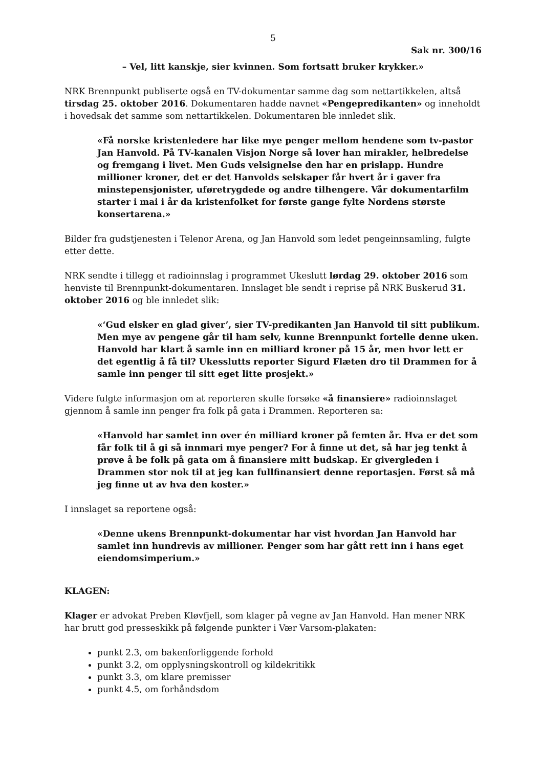5
Sak nr. 300/16
– Vel, litt kanskje, sier kvinnen. Som fortsatt bruker krykker.»
NRK Brennpunkt publiserte også en TV-dokumentar samme dag som nettartikkelen, altså tirsdag 25. oktober 2016. Dokumentaren hadde navnet «Pengepredikanten» og inneholdt i hovedsak det samme som nettartikkelen. Dokumentaren ble innledet slik.
«Få norske kristenledere har like mye penger mellom hendene som tv-pastor Jan Hanvold. På TV-kanalen Visjon Norge så lover han mirakler, helbredelse og fremgang i livet. Men Guds velsignelse den har en prislapp. Hundre millioner kroner, det er det Hanvolds selskaper får hvert år i gaver fra minstepensjonister, uføretrygdede og andre tilhengere. Vår dokumentarfilm starter i mai i år da kristenfolket for første gange fylte Nordens største konsertarena.»
Bilder fra gudstjenesten i Telenor Arena, og Jan Hanvold som ledet pengeinnsamling, fulgte etter dette.
NRK sendte i tillegg et radioinnslag i programmet Ukeslutt lørdag 29. oktober 2016 som henviste til Brennpunkt-dokumentaren. Innslaget ble sendt i reprise på NRK Buskerud 31. oktober 2016 og ble innledet slik:
«‘Gud elsker en glad giver’, sier TV-predikanten Jan Hanvold til sitt publikum. Men mye av pengene går til ham selv, kunne Brennpunkt fortelle denne uken. Hanvold har klart å samle inn en milliard kroner på 15 år, men hvor lett er det egentlig å få til? Ukesslutts reporter Sigurd Flæten dro til Drammen for å samle inn penger til sitt eget litte prosjekt.»
Videre fulgte informasjon om at reporteren skulle forsøke «å finansiere» radioinnslaget gjennom å samle inn penger fra folk på gata i Drammen. Reporteren sa:
«Hanvold har samlet inn over én milliard kroner på femten år. Hva er det som får folk til å gi så innmari mye penger? For å finne ut det, så har jeg tenkt å prøve å be folk på gata om å finansiere mitt budskap. Er givergleden i Drammen stor nok til at jeg kan fullfinansiert denne reportasjen. Først så må jeg finne ut av hva den koster.»
I innslaget sa reportene også:
«Denne ukens Brennpunkt-dokumentar har vist hvordan Jan Hanvold har samlet inn hundrevis av millioner. Penger som har gått rett inn i hans eget eiendomsimperium.»
KLAGEN:
Klager er advokat Preben Kløvfjell, som klager på vegne av Jan Hanvold. Han mener NRK har brutt god presseskikk på følgende punkter i Vær Varsom-plakaten:
punkt 2.3, om bakenforliggende forhold
punkt 3.2, om opplysningskontroll og kildekritikk
punkt 3.3, om klare premisser
punkt 4.5, om forhåndsdom